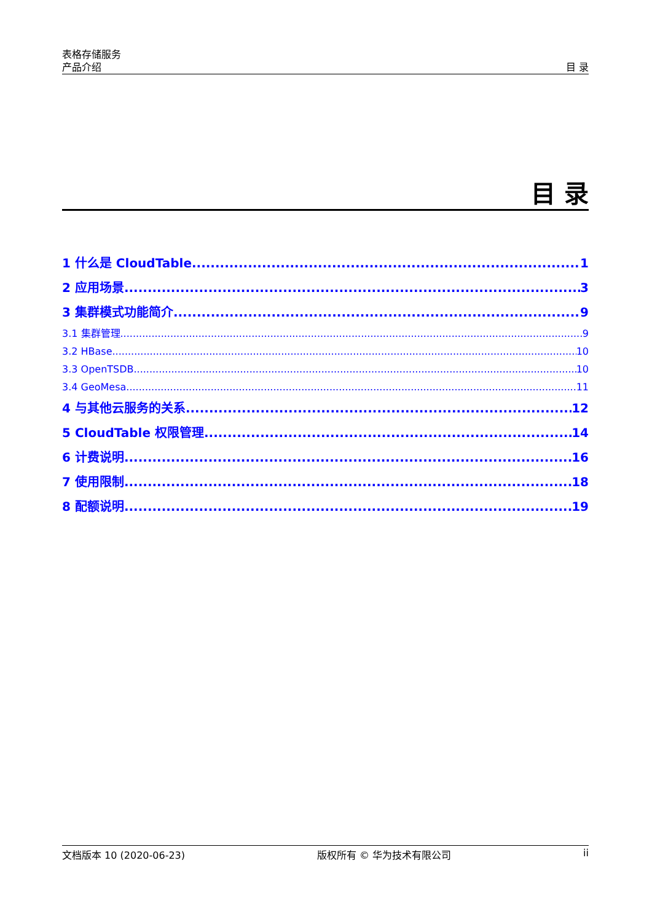表格存储服务
产品介绍
目 录
目 录
1 什么是 CloudTable 1
2 应用场景 3
3 集群模式功能简介 9
3.1 集群管理 9
3.2 HBase 10
3.3 OpenTSDB 10
3.4 GeoMesa 11
4 与其他云服务的关系 12
5 CloudTable 权限管理 14
6 计费说明 16
7 使用限制 18
8 配额说明 19
文档版本 10 (2020-06-23) 版权所有 © 华为技术有限公司 ii